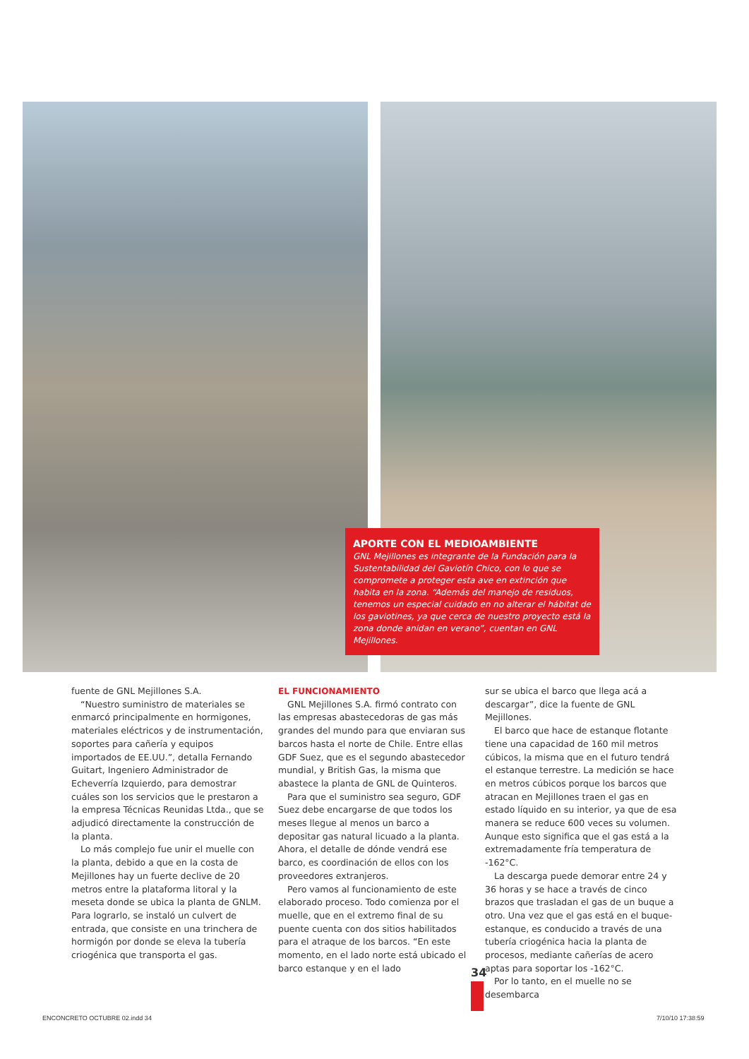APORTE CON EL MEDIOAMBIENTE
GNL Mejillones es integrante de la Fundación para la Sustentabilidad del Gaviotín Chico, con lo que se compromete a proteger esta ave en extinción que habita en la zona. “Además del manejo de residuos, tenemos un especial cuidado en no alterar el hábitat de los gaviotines, ya que cerca de nuestro proyecto está la zona donde anidan en verano”, cuentan en GNL Mejillones.
fuente de GNL Mejillones S.A.
“Nuestro suministro de materiales se enmarcó principalmente en hormigones, materiales eléctricos y de instrumentación, soportes para cañería y equipos importados de EE.UU.”, detalla Fernando Guitart, Ingeniero Administrador de Echeverría Izquierdo, para demostrar cuáles son los servicios que le prestaron a la empresa Técnicas Reunidas Ltda., que se adjudicó directamente la construcción de la planta.
Lo más complejo fue unir el muelle con la planta, debido a que en la costa de Mejillones hay un fuerte declive de 20 metros entre la plataforma litoral y la meseta donde se ubica la planta de GNLM. Para lograrlo, se instaló un culvert de entrada, que consiste en una trinchera de hormigón por donde se eleva la tubería criogénica que transporta el gas.
EL FUNCIONAMIENTO
GNL Mejillones S.A. firmó contrato con las empresas abastecedoras de gas más grandes del mundo para que enviaran sus barcos hasta el norte de Chile. Entre ellas GDF Suez, que es el segundo abastecedor mundial, y British Gas, la misma que abastece la planta de GNL de Quinteros.
Para que el suministro sea seguro, GDF Suez debe encargarse de que todos los meses llegue al menos un barco a depositar gas natural licuado a la planta. Ahora, el detalle de dónde vendrá ese barco, es coordinación de ellos con los proveedores extranjeros.
Pero vamos al funcionamiento de este elaborado proceso. Todo comienza por el muelle, que en el extremo final de su puente cuenta con dos sitios habilitados para el atraque de los barcos. “En este momento, en el lado norte está ubicado el barco estanque y en el lado
sur se ubica el barco que llega acá a descargar”, dice la fuente de GNL Mejillones.
El barco que hace de estanque flotante tiene una capacidad de 160 mil metros cúbicos, la misma que en el futuro tendrá el estanque terrestre. La medición se hace en metros cúbicos porque los barcos que atracan en Mejillones traen el gas en estado líquido en su interior, ya que de esa manera se reduce 600 veces su volumen. Aunque esto significa que el gas está a la extremadamente fría temperatura de -162°C.
La descarga puede demorar entre 24 y 36 horas y se hace a través de cinco brazos que trasladan el gas de un buque a otro. Una vez que el gas está en el buque-estanque, es conducido a través de una tubería criogénica hacia la planta de procesos, mediante cañerías de acero aptas para soportar los -162°C.
Por lo tanto, en el muelle no se desembarca
34
ENCONCRETO OCTUBRE 02.indd 34 7/10/10 17:38:59